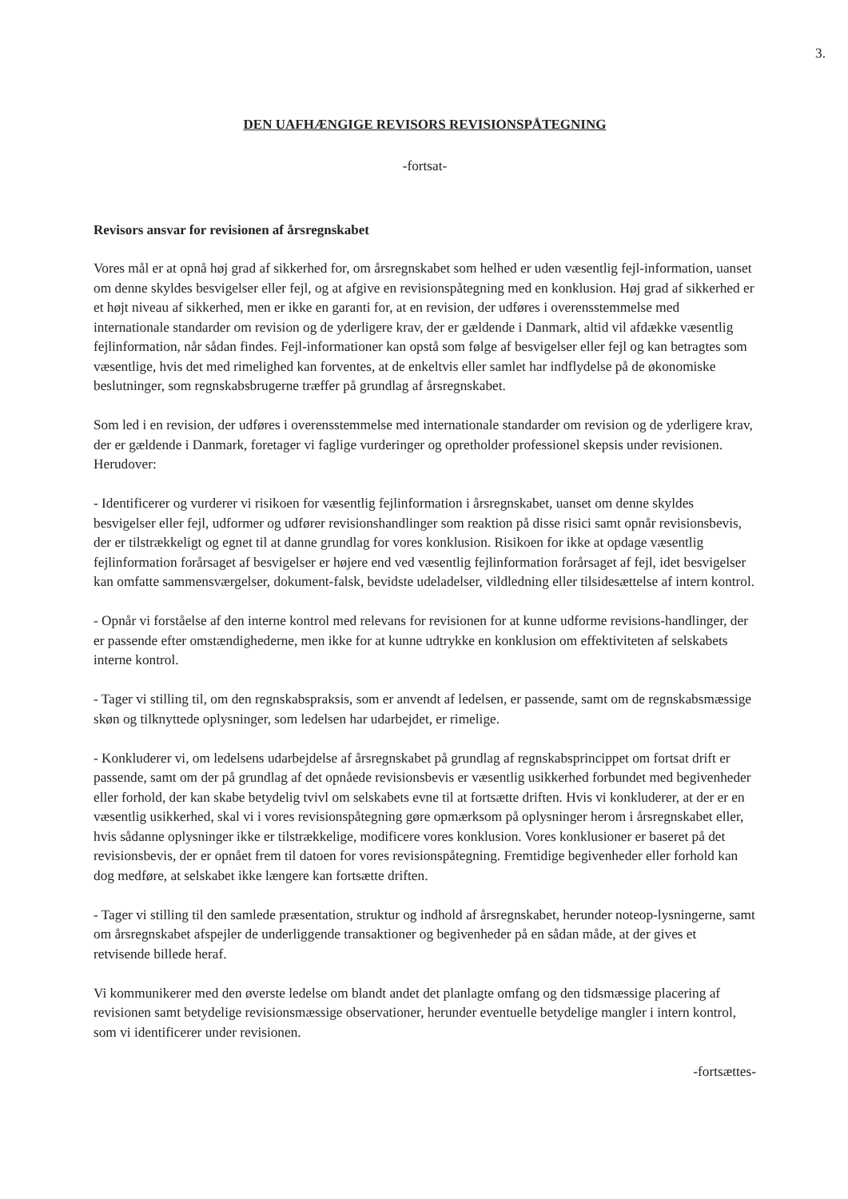3.
DEN UAFHÆNGIGE REVISORS REVISIONSPÅTEGNING
-fortsat-
Revisors ansvar for revisionen af årsregnskabet
Vores mål er at opnå høj grad af sikkerhed for, om årsregnskabet som helhed er uden væsentlig fejl-information, uanset om denne skyldes besvigelser eller fejl, og at afgive en revisionspåtegning med en konklusion. Høj grad af sikkerhed er et højt niveau af sikkerhed, men er ikke en garanti for, at en revision, der udføres i overensstemmelse med internationale standarder om revision og de yderligere krav, der er gældende i Danmark, altid vil afdække væsentlig fejlinformation, når sådan findes. Fejl-informationer kan opstå som følge af besvigelser eller fejl og kan betragtes som væsentlige, hvis det med rimelighed kan forventes, at de enkeltvis eller samlet har indflydelse på de økonomiske beslutninger, som regnskabsbrugerne træffer på grundlag af årsregnskabet.
Som led i en revision, der udføres i overensstemmelse med internationale standarder om revision og de yderligere krav, der er gældende i Danmark, foretager vi faglige vurderinger og opretholder professionel skepsis under revisionen. Herudover:
- Identificerer og vurderer vi risikoen for væsentlig fejlinformation i årsregnskabet, uanset om denne skyldes besvigelser eller fejl, udformer og udfører revisionshandlinger som reaktion på disse risici samt opnår revisionsbevis, der er tilstrækkeligt og egnet til at danne grundlag for vores konklusion. Risikoen for ikke at opdage væsentlig fejlinformation forårsaget af besvigelser er højere end ved væsentlig fejlinformation forårsaget af fejl, idet besvigelser kan omfatte sammensværgelser, dokument-falsk, bevidste udeladelser, vildledning eller tilsidesættelse af intern kontrol.
- Opnår vi forståelse af den interne kontrol med relevans for revisionen for at kunne udforme revisions-handlinger, der er passende efter omstændighederne, men ikke for at kunne udtrykke en konklusion om effektiviteten af selskabets interne kontrol.
- Tager vi stilling til, om den regnskabspraksis, som er anvendt af ledelsen, er passende, samt om de regnskabsmæssige skøn og tilknyttede oplysninger, som ledelsen har udarbejdet, er rimelige.
- Konkluderer vi, om ledelsens udarbejdelse af årsregnskabet på grundlag af regnskabsprincippet om fortsat drift er passende, samt om der på grundlag af det opnåede revisionsbevis er væsentlig usikkerhed forbundet med begivenheder eller forhold, der kan skabe betydelig tvivl om selskabets evne til at fortsætte driften. Hvis vi konkluderer, at der er en væsentlig usikkerhed, skal vi i vores revisionspåtegning gøre opmærksom på oplysninger herom i årsregnskabet eller, hvis sådanne oplysninger ikke er tilstrækkelige, modificere vores konklusion. Vores konklusioner er baseret på det revisionsbevis, der er opnået frem til datoen for vores revisionspåtegning. Fremtidige begivenheder eller forhold kan dog medføre, at selskabet ikke længere kan fortsætte driften.
- Tager vi stilling til den samlede præsentation, struktur og indhold af årsregnskabet, herunder noteop-lysningerne, samt om årsregnskabet afspejler de underliggende transaktioner og begivenheder på en sådan måde, at der gives et retvisende billede heraf.
Vi kommunikerer med den øverste ledelse om blandt andet det planlagte omfang og den tidsmæssige placering af revisionen samt betydelige revisionsmæssige observationer, herunder eventuelle betydelige mangler i intern kontrol, som vi identificerer under revisionen.
-fortsættes-